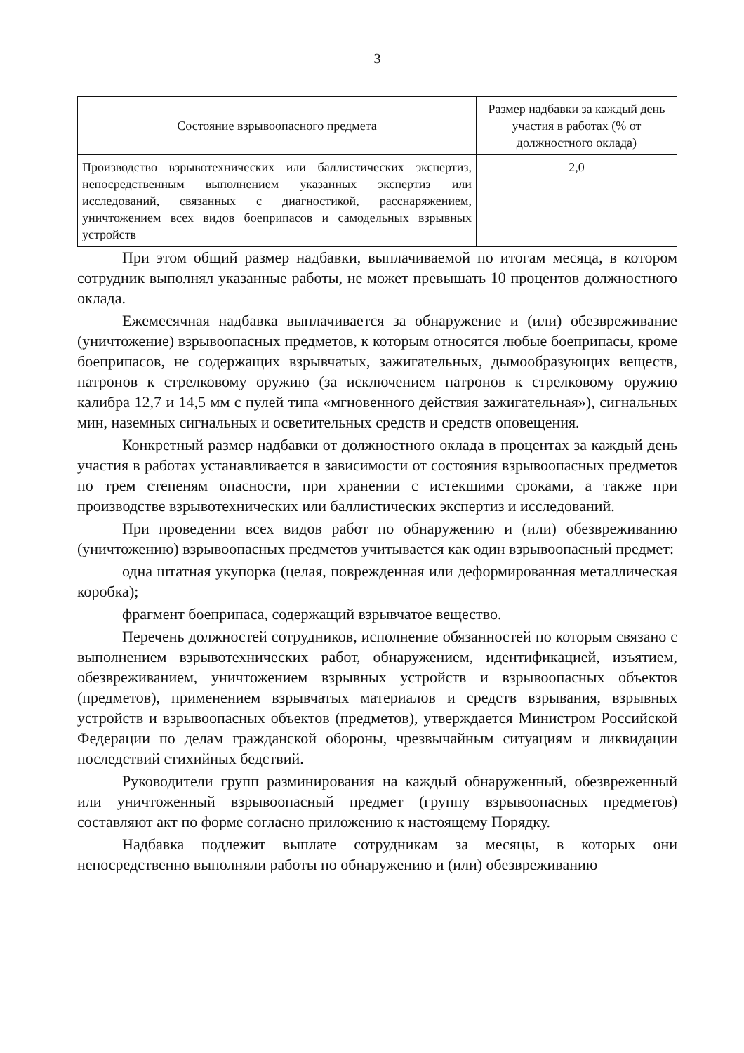3
| Состояние взрывоопасного предмета | Размер надбавки за каждый день участия в работах (% от должностного оклада) |
| --- | --- |
| Производство взрывотехнических или баллистических экспертиз, непосредственным выполнением указанных экспертиз или исследований, связанных с диагностикой, расснаряжением, уничтожением всех видов боеприпасов и самодельных взрывных устройств | 2,0 |
При этом общий размер надбавки, выплачиваемой по итогам месяца, в котором сотрудник выполнял указанные работы, не может превышать 10 процентов должностного оклада.
Ежемесячная надбавка выплачивается за обнаружение и (или) обезвреживание (уничтожение) взрывоопасных предметов, к которым относятся любые боеприпасы, кроме боеприпасов, не содержащих взрывчатых, зажигательных, дымообразующих веществ, патронов к стрелковому оружию (за исключением патронов к стрелковому оружию калибра 12,7 и 14,5 мм с пулей типа «мгновенного действия зажигательная»), сигнальных мин, наземных сигнальных и осветительных средств и средств оповещения.
Конкретный размер надбавки от должностного оклада в процентах за каждый день участия в работах устанавливается в зависимости от состояния взрывоопасных предметов по трем степеням опасности, при хранении с истекшими сроками, а также при производстве взрывотехнических или баллистических экспертиз и исследований.
При проведении всех видов работ по обнаружению и (или) обезвреживанию (уничтожению) взрывоопасных предметов учитывается как один взрывоопасный предмет:
одна штатная укупорка (целая, поврежденная или деформированная металлическая коробка);
фрагмент боеприпаса, содержащий взрывчатое вещество.
Перечень должностей сотрудников, исполнение обязанностей по которым связано с выполнением взрывотехнических работ, обнаружением, идентификацией, изъятием, обезвреживанием, уничтожением взрывных устройств и взрывоопасных объектов (предметов), применением взрывчатых материалов и средств взрывания, взрывных устройств и взрывоопасных объектов (предметов), утверждается Министром Российской Федерации по делам гражданской обороны, чрезвычайным ситуациям и ликвидации последствий стихийных бедствий.
Руководители групп разминирования на каждый обнаруженный, обезвреженный или уничтоженный взрывоопасный предмет (группу взрывоопасных предметов) составляют акт по форме согласно приложению к настоящему Порядку.
Надбавка подлежит выплате сотрудникам за месяцы, в которых они непосредственно выполняли работы по обнаружению и (или) обезвреживанию